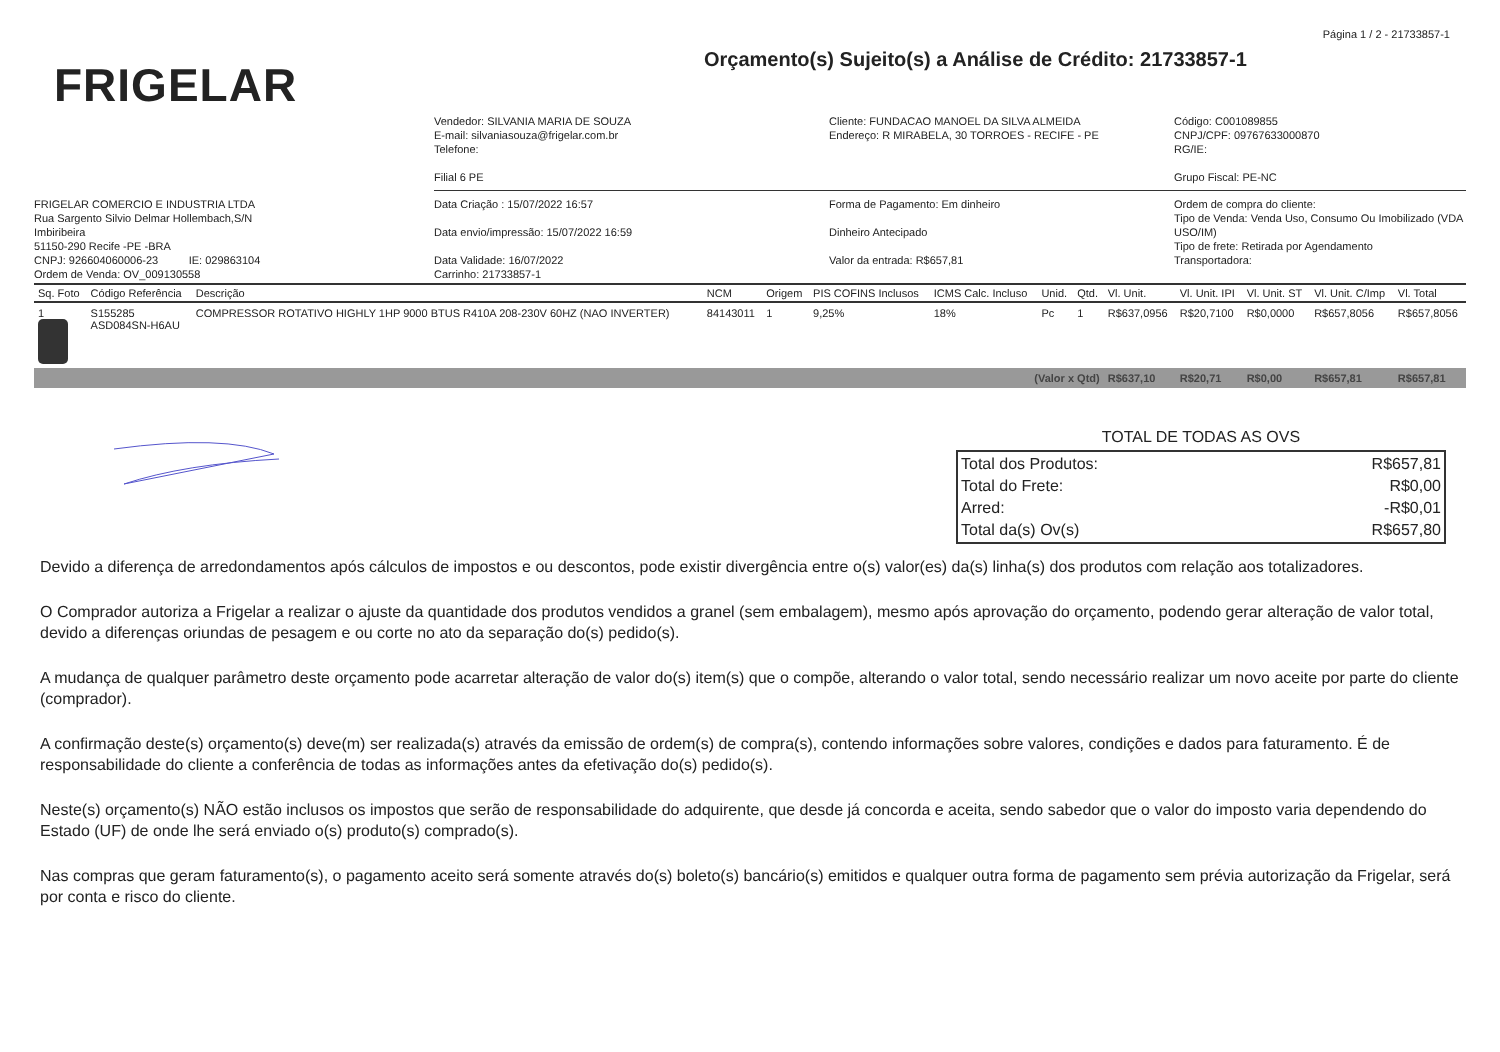Página 1 / 2 - 21733857-1
FRIGELAR
Orçamento(s) Sujeito(s) a Análise de Crédito: 21733857-1
Vendedor: SILVANIA MARIA DE SOUZA
E-mail: silvaniasouza@frigelar.com.br
Telefone:
Filial 6 PE
Cliente: FUNDACAO MANOEL DA SILVA ALMEIDA
Endereço: R MIRABELA, 30 TORROES - RECIFE - PE
Código: C001089855
CNPJ/CPF: 09767633000870
RG/IE:
Grupo Fiscal: PE-NC
FRIGELAR COMERCIO E INDUSTRIA LTDA
Rua Sargento Silvio Delmar Hollembach,S/N
Imbiribeira
51150-290 Recife -PE -BRA
CNPJ: 926604060006-23 IE: 029863104
Ordem de Venda: OV_009130558
Data Criação : 15/07/2022 16:57
Data envio/impressão: 15/07/2022 16:59
Data Validade: 16/07/2022
Carrinho: 21733857-1
Forma de Pagamento: Em dinheiro
Dinheiro Antecipado
Valor da entrada: R$657,81
Ordem de compra do cliente:
Tipo de Venda: Venda Uso, Consumo Ou Imobilizado (VDA USO/IM)
Tipo de frete: Retirada por Agendamento
Transportadora:
| Sq. Foto | Código Referência | Descrição | NCM | Origem | PIS COFINS Inclusos | ICMS Calc. Incluso | Unid. | Qtd. | Vl. Unit. | Vl. Unit. IPI | Vl. Unit. ST | Vl. Unit. C/Imp | Vl. Total |
| --- | --- | --- | --- | --- | --- | --- | --- | --- | --- | --- | --- | --- | --- |
| 1 | S155285 ASD084SN-H6AU | COMPRESSOR ROTATIVO HIGHLY 1HP 9000 BTUS R410A 208-230V 60HZ (NAO INVERTER) | 84143011 | 1 | 9,25% | 18% | Pc | 1 | R$637,0956 | R$20,7100 | R$0,0000 | R$657,8056 | R$657,8056 |
| (Valor x Qtd) | | | | | | | | | R$637,10 | R$20,71 | R$0,00 | R$657,81 | R$657,81 |
TOTAL DE TODAS AS OVS
| Total dos Produtos: | R$657,81 |
| Total do Frete: | R$0,00 |
| Arred: | -R$0,01 |
| Total da(s) Ov(s) | R$657,80 |
Devido a diferença de arredondamentos após cálculos de impostos e ou descontos, pode existir divergência entre o(s) valor(es) da(s) linha(s) dos produtos com relação aos totalizadores.
O Comprador autoriza a Frigelar a realizar o ajuste da quantidade dos produtos vendidos a granel (sem embalagem), mesmo após aprovação do orçamento, podendo gerar alteração de valor total, devido a diferenças oriundas de pesagem e ou corte no ato da separação do(s) pedido(s).
A mudança de qualquer parâmetro deste orçamento pode acarretar alteração de valor do(s) item(s) que o compõe, alterando o valor total, sendo necessário realizar um novo aceite por parte do cliente (comprador).
A confirmação deste(s) orçamento(s) deve(m) ser realizada(s) através da emissão de ordem(s) de compra(s), contendo informações sobre valores, condições e dados para faturamento. É de responsabilidade do cliente a conferência de todas as informações antes da efetivação do(s) pedido(s).
Neste(s) orçamento(s) NÃO estão inclusos os impostos que serão de responsabilidade do adquirente, que desde já concorda e aceita, sendo sabedor que o valor do imposto varia dependendo do Estado (UF) de onde lhe será enviado o(s) produto(s) comprado(s).
Nas compras que geram faturamento(s), o pagamento aceito será somente através do(s) boleto(s) bancário(s) emitidos e qualquer outra forma de pagamento sem prévia autorização da Frigelar, será por conta e risco do cliente.